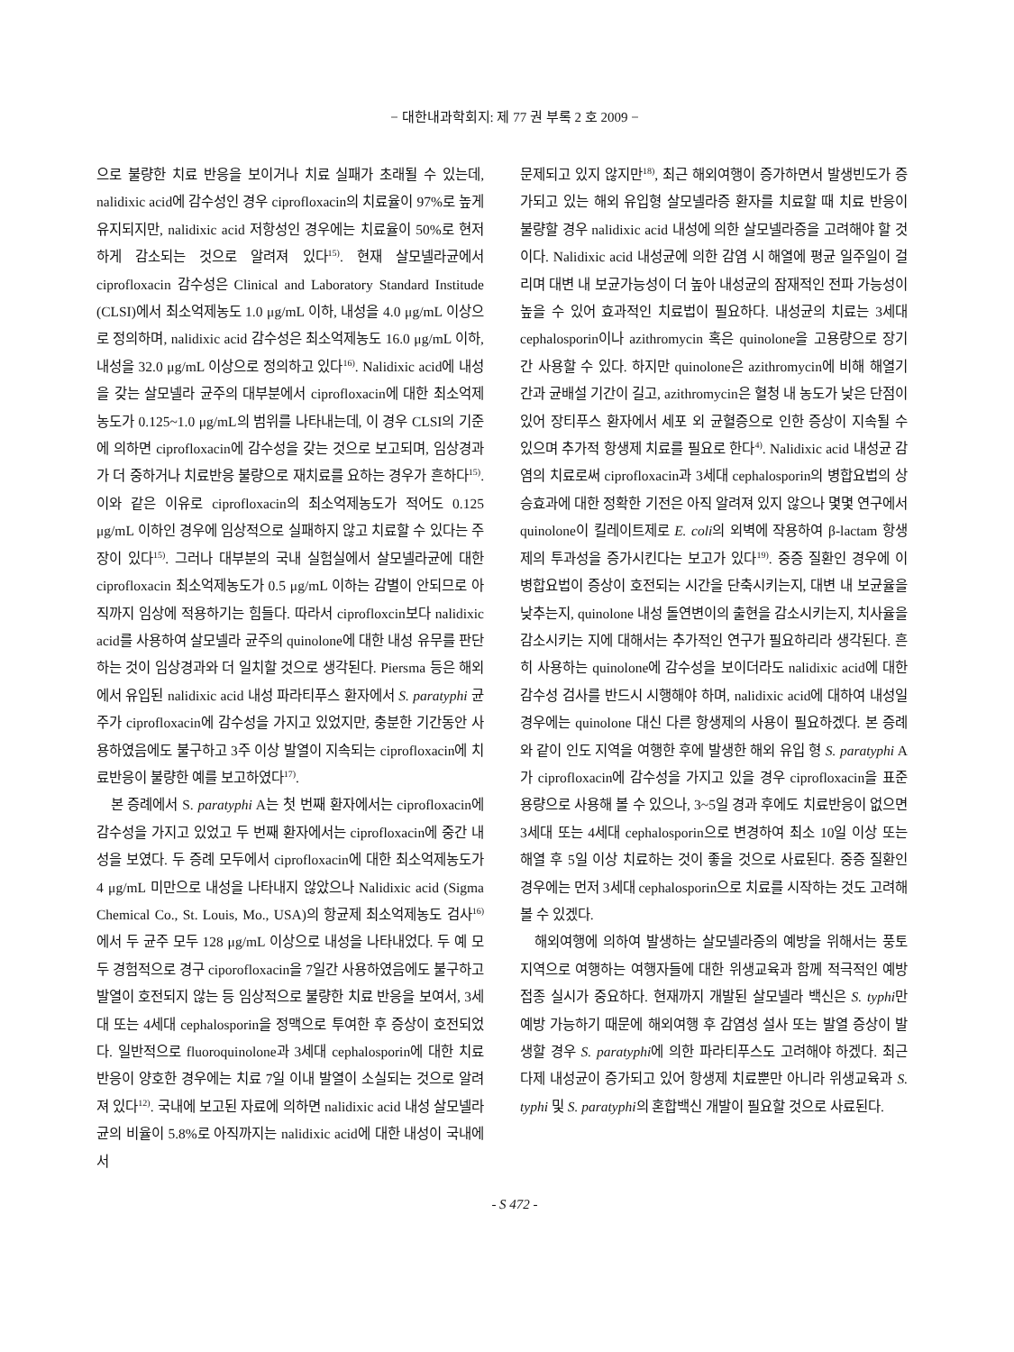− 대한내과학회지: 제 77 권 부록 2 호 2009 −
으로 불량한 치료 반응을 보이거나 치료 실패가 초래될 수 있는데, nalidixic acid에 감수성인 경우 ciprofloxacin의 치료율이 97%로 높게 유지되지만, nalidixic acid 저항성인 경우에는 치료율이 50%로 현저하게 감소되는 것으로 알려져 있다<sup>15)</sup>. 현재 살모넬라균에서 ciprofloxacin 감수성은 Clinical and Laboratory Standard Institude (CLSI)에서 최소억제농도 1.0 μg/mL 이하, 내성을 4.0 μg/mL 이상으로 정의하며, nalidixic acid 감수성은 최소억제농도 16.0 μg/mL 이하, 내성을 32.0 μg/mL 이상으로 정의하고 있다<sup>16)</sup>. Nalidixic acid에 내성을 갖는 살모넬라 균주의 대부분에서 ciprofloxacin에 대한 최소억제농도가 0.125~1.0 μg/mL의 범위를 나타내는데, 이 경우 CLSI의 기준에 의하면 ciprofloxacin에 감수성을 갖는 것으로 보고되며, 임상경과가 더 중하거나 치료반응 불량으로 재치료를 요하는 경우가 흔하다<sup>15)</sup>. 이와 같은 이유로 ciprofloxacin의 최소억제농도가 적어도 0.125 μg/mL 이하인 경우에 임상적으로 실패하지 않고 치료할 수 있다는 주장이 있다<sup>15)</sup>. 그러나 대부분의 국내 실험실에서 살모넬라균에 대한 ciprofloxacin 최소억제농도가 0.5 μg/mL 이하는 감별이 안되므로 아직까지 임상에 적용하기는 힘들다. 따라서 ciprofloxcin보다 nalidixic acid를 사용하여 살모넬라 균주의 quinolone에 대한 내성 유무를 판단하는 것이 임상경과와 더 일치할 것으로 생각된다. Piersma 등은 해외에서 유입된 nalidixic acid 내성 파라티푸스 환자에서 S. paratyphi 균주가 ciprofloxacin에 감수성을 가지고 있었지만, 충분한 기간동안 사용하였음에도 불구하고 3주 이상 발열이 지속되는 ciprofloxacin에 치료반응이 불량한 예를 보고하였다<sup>17)</sup>.
본 증례에서 S. paratyphi A는 첫 번째 환자에서는 ciprofloxacin에 감수성을 가지고 있었고 두 번째 환자에서는 ciprofloxacin에 중간 내성을 보였다. 두 증례 모두에서 ciprofloxacin에 대한 최소억제농도가 4 μg/mL 미만으로 내성을 나타내지 않았으나 Nalidixic acid (Sigma Chemical Co., St. Louis, Mo., USA)의 항균제 최소억제농도 검사<sup>16)</sup>에서 두 균주 모두 128 μg/mL 이상으로 내성을 나타내었다. 두 예 모두 경험적으로 경구 ciporofloxacin을 7일간 사용하였음에도 불구하고 발열이 호전되지 않는 등 임상적으로 불량한 치료 반응을 보여서, 3세대 또는 4세대 cephalosporin을 정맥으로 투여한 후 증상이 호전되었다. 일반적으로 fluoroquinolone과 3세대 cephalosporin에 대한 치료반응이 양호한 경우에는 치료 7일 이내 발열이 소실되는 것으로 알려져 있다<sup>12)</sup>. 국내에 보고된 자료에 의하면 nalidixic acid 내성 살모넬라균의 비율이 5.8%로 아직까지는 nalidixic acid에 대한 내성이 국내에서
문제되고 있지 않지만<sup>18)</sup>, 최근 해외여행이 증가하면서 발생빈도가 증가되고 있는 해외 유입형 살모넬라증 환자를 치료할 때 치료 반응이 불량할 경우 nalidixic acid 내성에 의한 살모넬라증을 고려해야 할 것이다. Nalidixic acid 내성균에 의한 감염 시 해열에 평균 일주일이 걸리며 대변 내 보균가능성이 더 높아 내성균의 잠재적인 전파 가능성이 높을 수 있어 효과적인 치료법이 필요하다. 내성균의 치료는 3세대 cephalosporin이나 azithromycin 혹은 quinolone을 고용량으로 장기간 사용할 수 있다. 하지만 quinolone은 azithromycin에 비해 해열기간과 균배설 기간이 길고, azithromycin은 혈청 내 농도가 낮은 단점이 있어 장티푸스 환자에서 세포 외 균혈증으로 인한 증상이 지속될 수 있으며 추가적 항생제 치료를 필요로 한다<sup>4)</sup>. Nalidixic acid 내성균 감염의 치료로써 ciprofloxacin과 3세대 cephalosporin의 병합요법의 상승효과에 대한 정확한 기전은 아직 알려져 있지 않으나 몇몇 연구에서 quinolone이 킬레이트제로 E. coli의 외벽에 작용하여 β-lactam 항생제의 투과성을 증가시킨다는 보고가 있다<sup>19)</sup>. 중증 질환인 경우에 이 병합요법이 증상이 호전되는 시간을 단축시키는지, 대변 내 보균율을 낮추는지, quinolone 내성 돌연변이의 출현을 감소시키는지, 치사율을 감소시키는 지에 대해서는 추가적인 연구가 필요하리라 생각된다. 흔히 사용하는 quinolone에 감수성을 보이더라도 nalidixic acid에 대한 감수성 검사를 반드시 시행해야 하며, nalidixic acid에 대하여 내성일 경우에는 quinolone 대신 다른 항생제의 사용이 필요하겠다. 본 증례와 같이 인도 지역을 여행한 후에 발생한 해외 유입 형 S. paratyphi A가 ciprofloxacin에 감수성을 가지고 있을 경우 ciprofloxacin을 표준 용량으로 사용해 볼 수 있으나, 3~5일 경과 후에도 치료반응이 없으면 3세대 또는 4세대 cephalosporin으로 변경하여 최소 10일 이상 또는 해열 후 5일 이상 치료하는 것이 좋을 것으로 사료된다. 중증 질환인 경우에는 먼저 3세대 cephalosporin으로 치료를 시작하는 것도 고려해 볼 수 있겠다.
해외여행에 의하여 발생하는 살모넬라증의 예방을 위해서는 풍토지역으로 여행하는 여행자들에 대한 위생교육과 함께 적극적인 예방접종 실시가 중요하다. 현재까지 개발된 살모넬라 백신은 S. typhi만 예방 가능하기 때문에 해외여행 후 감염성 설사 또는 발열 증상이 발생할 경우 S. paratyphi에 의한 파라티푸스도 고려해야 하겠다. 최근 다제 내성균이 증가되고 있어 항생제 치료뿐만 아니라 위생교육과 S. typhi 및 S. paratyphi의 혼합백신 개발이 필요할 것으로 사료된다.
- S 472 -